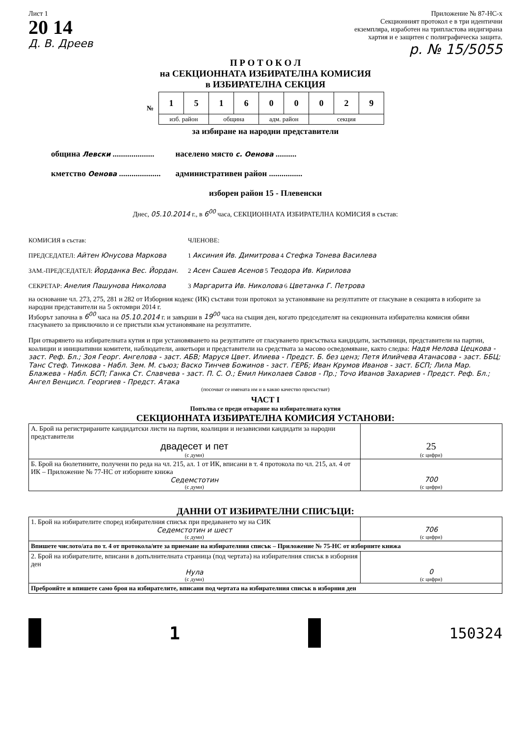Лист 1
20 14
Д. В. Дрeeв
Приложение № 87-НС-х
Секционният протокол е в три идентични
екземпляра, изработен на трипластова индигирана
хартия и е защитен с полиграфическа защита.
р. № 15/5055
П Р О Т О К О Л
на СЕКЦИОННАТА ИЗБИРАТЕЛНА КОМИСИЯ
в ИЗБИРАТЕЛНА СЕКЦИЯ
№
| 1 | 5 | 1 | 6 | 0 | 0 | 0 | 2 | 9 |
| изб. район | | община | | адм. район | | секция | | |
за избиране на народни представители
община Левски ....................
кметство Оенова ....................
населено място с. Оенова ..........
административен район ................
изборен район 15 - Плевенски
Днес, 05.10.2014 г., в 6<sup>00</sup> часа, СЕКЦИОННАТА ИЗБИРАТЕЛНА КОМИСИЯ в състав:
КОМИСИЯ в състав:
ПРЕДСЕДАТЕЛ: Айтен Юнусова Маркова
ЗАМ.-ПРЕДСЕДАТЕЛ: Йорданка Вес. Йордан.
СЕКРЕТАР: Анелия Пашунова Николова
ЧЛЕНОВЕ:
1 Аксиния Ив. Димитрова 4 Стефка Тонева Василева
2 Асен Сашев Асенов 5 Теодора Ив. Кирилова
3 Маргарита Ив. Николова 6 Цветанка Г. Петрова
на основание чл. 273, 275, 281 и 282 от Изборния кодекс (ИК) състави този протокол за установяване на резултатите от гласуване в секцията в изборите за народни представители на 5 октомври 2014 г.
Изборът започна в 6<sup>00</sup> часа на 05.10.2014 г. и завърши в 19<sup>00</sup> часа на същия ден, когато председателят на секционната избирателна комисия обяви гласуването за приключило и се пристъпи към установяване на резултатите.
При отварянето на избирателната кутия и при установяването на резултатите от гласуването присъстваха кандидати, застъпници, представители на партии, коалиции и инициативни комитети, наблюдатели, анкетьори и представители на средствата за масово осведомяване, както следва: Надя Нелова Цецкова - заст. Реф. Бл.; Зоя Георг. Ангелова - заст. АБВ; Маруся Цвет. Илиева - Предст. Б. без ценз; Петя Илийчева Атанасова - заст. ББЦ; Танс Стеф. Тинкова - Набл. Зем. М. съюз; Васко Тинчев Божинов - заст. ГЕРБ; Иван Крумов Иванов - заст. БСП; Лила Мар. Блажева - Набл. БСП; Ганка Ст. Славчева - заст. П. С. О.; Емил Николаев Савов - Пр.; Точо Иванов Захариев - Предст. Реф. Бл.; Ангел Венцисл. Георгиев - Предст. Атака
(посочват се имената им и в какво качество присъстват)
ЧАСТ I
Попълва се преди отваряне на избирателната кутия
СЕКЦИОННАТА ИЗБИРАТЕЛНА КОМИСИЯ УСТАНОВИ:
| А. Брой на регистрираните кандидатски листи на партии, коалиции и независими кандидати за народни представители двадесет и пет (с думи) | 25 (с цифри) |
| Б. Брой на бюлетините, получени по реда на чл. 215, ал. 1 от ИК, вписани в т. 4 протокола по чл. 215, ал. 4 от ИК – Приложение № 77-НС от изборните книжа Седемстотин (с думи) | 700 (с цифри) |
ДАННИ ОТ ИЗБИРАТЕЛНИ СПИСЪЦИ:
| 1. Брой на избирателите според избирателния списък при предаването му на СИК Седемстотин и шест (с думи) | 706 (с цифри) |
| Впишете числото/ата по т. 4 от протокола/ите за приемане на избирателния списък – Приложение № 75-НС от изборните книжа | |
| 2. Брой на избирателите, вписани в допълнителната страница (под чертата) на избирателния списък в изборния ден Нула (с думи) | 0 (с цифри) |
| Преброийте и впишете само броя на избирателите, вписани под чертата на избирателния списък в изборния ден | |
1
150324